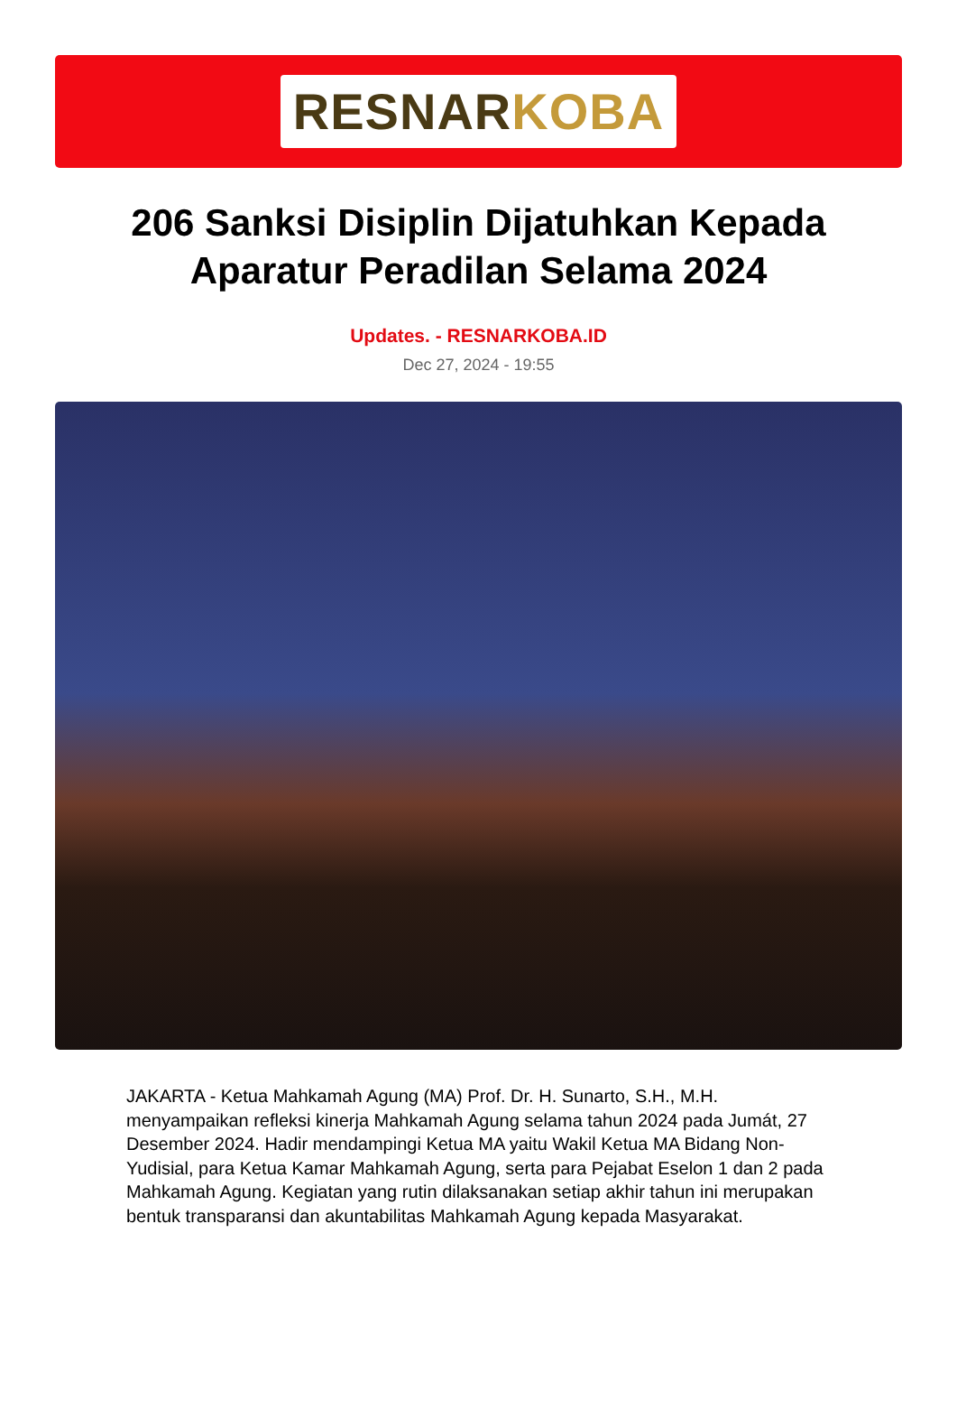RESNARKOBA
206 Sanksi Disiplin Dijatuhkan Kepada Aparatur Peradilan Selama 2024
Updates. - RESNARKOBA.ID
Dec 27, 2024 - 19:55
JAKARTA - Ketua Mahkamah Agung (MA) Prof. Dr. H. Sunarto, S.H., M.H. menyampaikan refleksi kinerja Mahkamah Agung selama tahun 2024 pada Jumát, 27 Desember 2024. Hadir mendampingi Ketua MA yaitu Wakil Ketua MA Bidang Non-Yudisial, para Ketua Kamar Mahkamah Agung, serta para Pejabat Eselon 1 dan 2 pada Mahkamah Agung. Kegiatan yang rutin dilaksanakan setiap akhir tahun ini merupakan bentuk transparansi dan akuntabilitas Mahkamah Agung kepada Masyarakat.